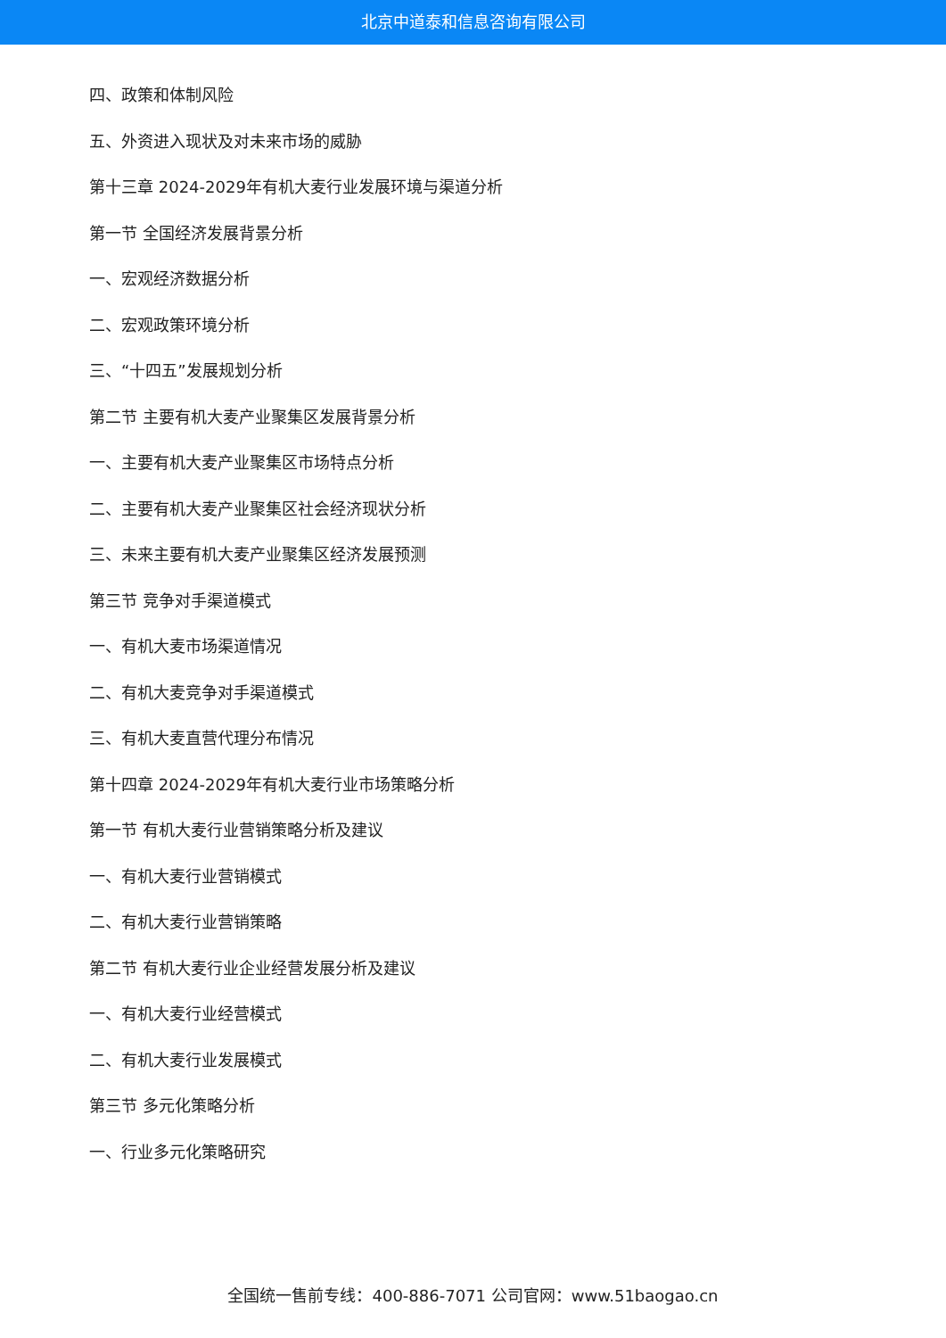北京中道泰和信息咨询有限公司
四、政策和体制风险
五、外资进入现状及对未来市场的威胁
第十三章 2024-2029年有机大麦行业发展环境与渠道分析
第一节 全国经济发展背景分析
一、宏观经济数据分析
二、宏观政策环境分析
三、“十四五”发展规划分析
第二节 主要有机大麦产业聚集区发展背景分析
一、主要有机大麦产业聚集区市场特点分析
二、主要有机大麦产业聚集区社会经济现状分析
三、未来主要有机大麦产业聚集区经济发展预测
第三节 竞争对手渠道模式
一、有机大麦市场渠道情况
二、有机大麦竞争对手渠道模式
三、有机大麦直营代理分布情况
第十四章 2024-2029年有机大麦行业市场策略分析
第一节 有机大麦行业营销策略分析及建议
一、有机大麦行业营销模式
二、有机大麦行业营销策略
第二节 有机大麦行业企业经营发展分析及建议
一、有机大麦行业经营模式
二、有机大麦行业发展模式
第三节 多元化策略分析
一、行业多元化策略研究
全国统一售前专线：400-886-7071 公司官网：www.51baogao.cn